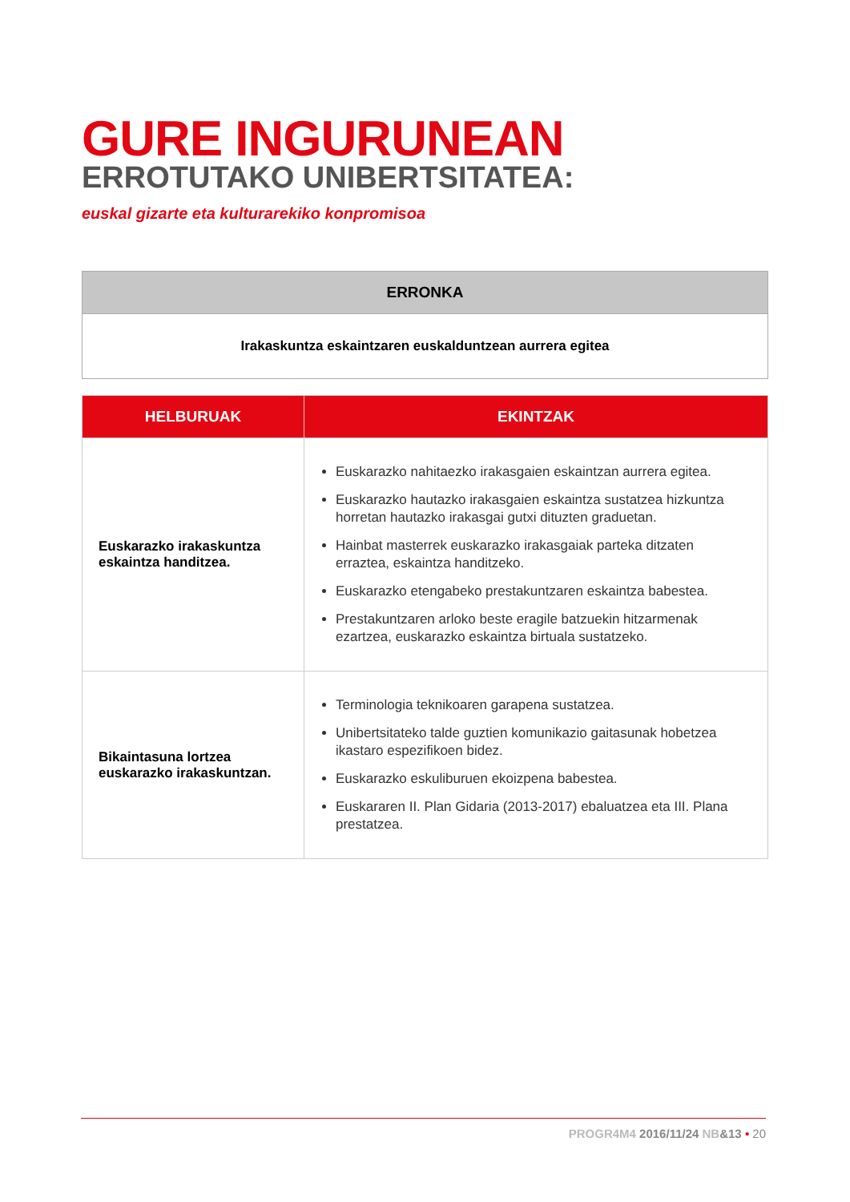GURE INGURUNEAN
ERROTUTAKO UNIBERTSITATEA:
euskal gizarte eta kulturarekiko konpromisoa
| ERRONKA |
| --- |
| Irakaskuntza eskaintzaren euskalduntzean aurrera egitea |
| HELBURUAK | EKINTZAK |
| --- | --- |
| Euskarazko irakaskuntza eskaintza handitzea. | Euskarazko nahitaezko irakasgaien eskaintzan aurrera egitea. Euskarazko hautazko irakasgaien eskaintza sustatzea hizkuntza horretan hautazko irakasgai gutxi dituzten graduetan. Hainbat masterrek euskarazko irakasgaiak parteka ditzaten erraztea, eskaintza handitzeko. Euskarazko etengabeko prestakuntzaren eskaintza babestea. Prestakuntzaren arloko beste eragile batzuekin hitzarmenak ezartzea, euskarazko eskaintza birtuala sustatzeko. |
| Bikaintasuna lortzea euskarazko irakaskuntzan. | Terminologia teknikoaren garapena sustatzea. Unibertsitateko talde guztien komunikazio gaitasunak hobetzea ikastaro espezifikoen bidez. Euskarazko eskuliburuen ekoizpena babestea. Euskararen II. Plan Gidaria (2013-2017) ebaluatzea eta III. Plana prestatzea. |
PROGR4M4 2016/11/24 NB&13 • 20